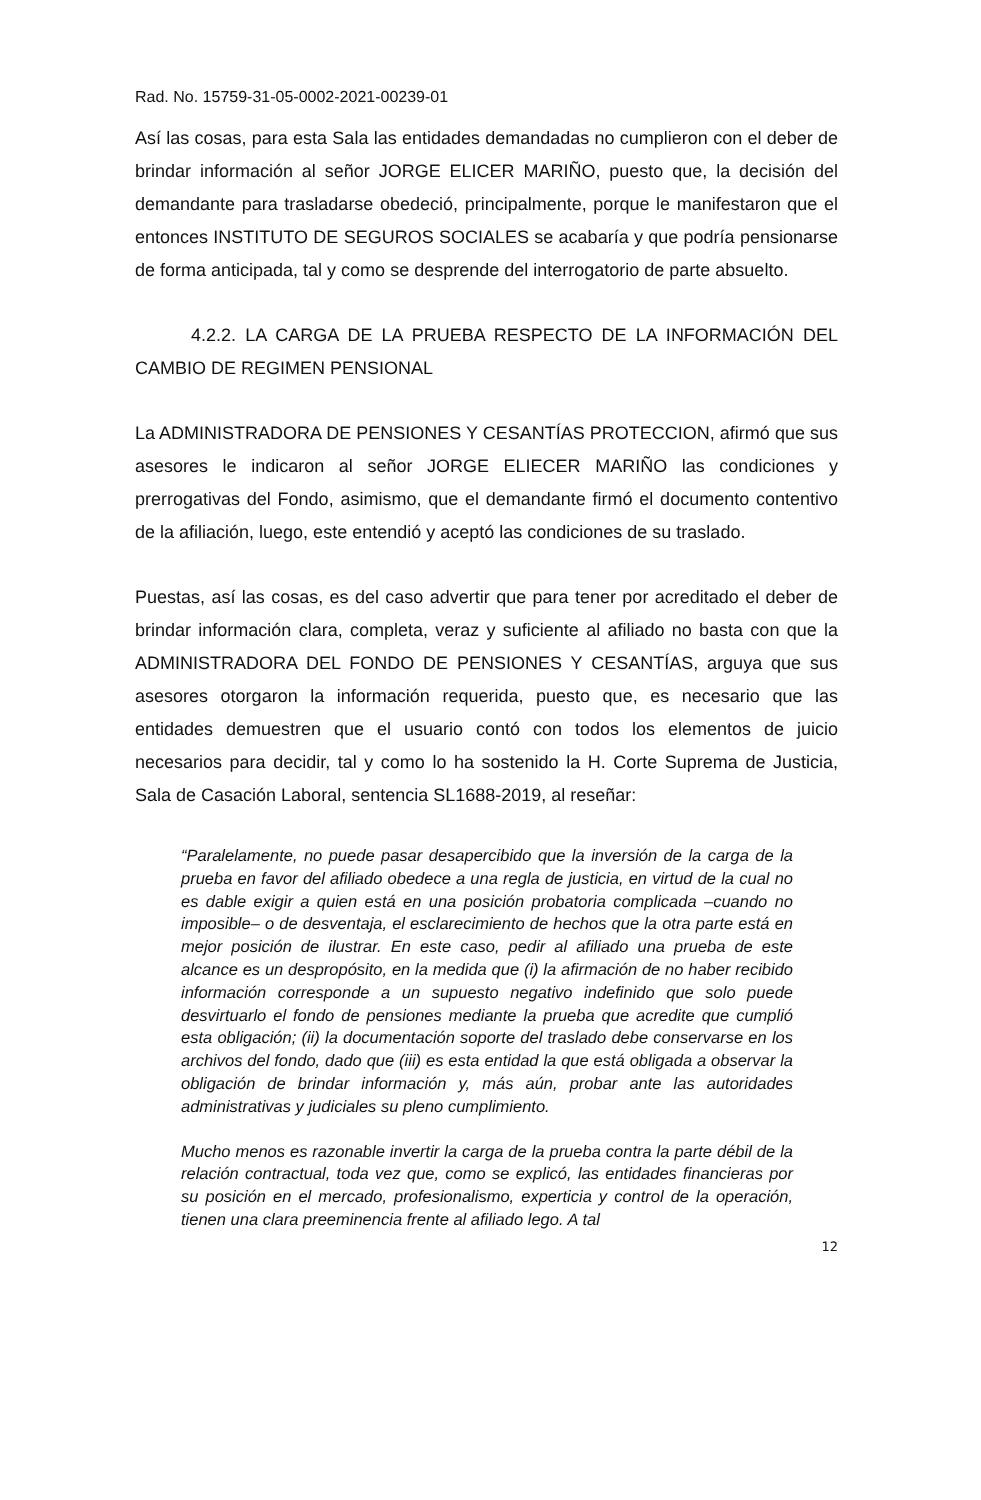Rad. No. 15759-31-05-0002-2021-00239-01
Así las cosas, para esta Sala las entidades demandadas no cumplieron con el deber de brindar información al señor JORGE ELICER MARIÑO, puesto que, la decisión del demandante para trasladarse obedeció, principalmente, porque le manifestaron que el entonces INSTITUTO DE SEGUROS SOCIALES se acabaría y que podría pensionarse de forma anticipada, tal y como se desprende del interrogatorio de parte absuelto.
4.2.2. LA CARGA DE LA PRUEBA RESPECTO DE LA INFORMACIÓN DEL CAMBIO DE REGIMEN PENSIONAL
La ADMINISTRADORA DE PENSIONES Y CESANTÍAS PROTECCION, afirmó que sus asesores le indicaron al señor JORGE ELIECER MARIÑO las condiciones y prerrogativas del Fondo, asimismo, que el demandante firmó el documento contentivo de la afiliación, luego, este entendió y aceptó las condiciones de su traslado.
Puestas, así las cosas, es del caso advertir que para tener por acreditado el deber de brindar información clara, completa, veraz y suficiente al afiliado no basta con que la ADMINISTRADORA DEL FONDO DE PENSIONES Y CESANTÍAS, arguya que sus asesores otorgaron la información requerida, puesto que, es necesario que las entidades demuestren que el usuario contó con todos los elementos de juicio necesarios para decidir, tal y como lo ha sostenido la H. Corte Suprema de Justicia, Sala de Casación Laboral, sentencia SL1688-2019, al reseñar:
“Paralelamente, no puede pasar desapercibido que la inversión de la carga de la prueba en favor del afiliado obedece a una regla de justicia, en virtud de la cual no es dable exigir a quien está en una posición probatoria complicada –cuando no imposible– o de desventaja, el esclarecimiento de hechos que la otra parte está en mejor posición de ilustrar. En este caso, pedir al afiliado una prueba de este alcance es un despropósito, en la medida que (i) la afirmación de no haber recibido información corresponde a un supuesto negativo indefinido que solo puede desvirtuarlo el fondo de pensiones mediante la prueba que acredite que cumplió esta obligación; (ii) la documentación soporte del traslado debe conservarse en los archivos del fondo, dado que (iii) es esta entidad la que está obligada a observar la obligación de brindar información y, más aún, probar ante las autoridades administrativas y judiciales su pleno cumplimiento.
Mucho menos es razonable invertir la carga de la prueba contra la parte débil de la relación contractual, toda vez que, como se explicó, las entidades financieras por su posición en el mercado, profesionalismo, experticia y control de la operación, tienen una clara preeminencia frente al afiliado lego. A tal
12